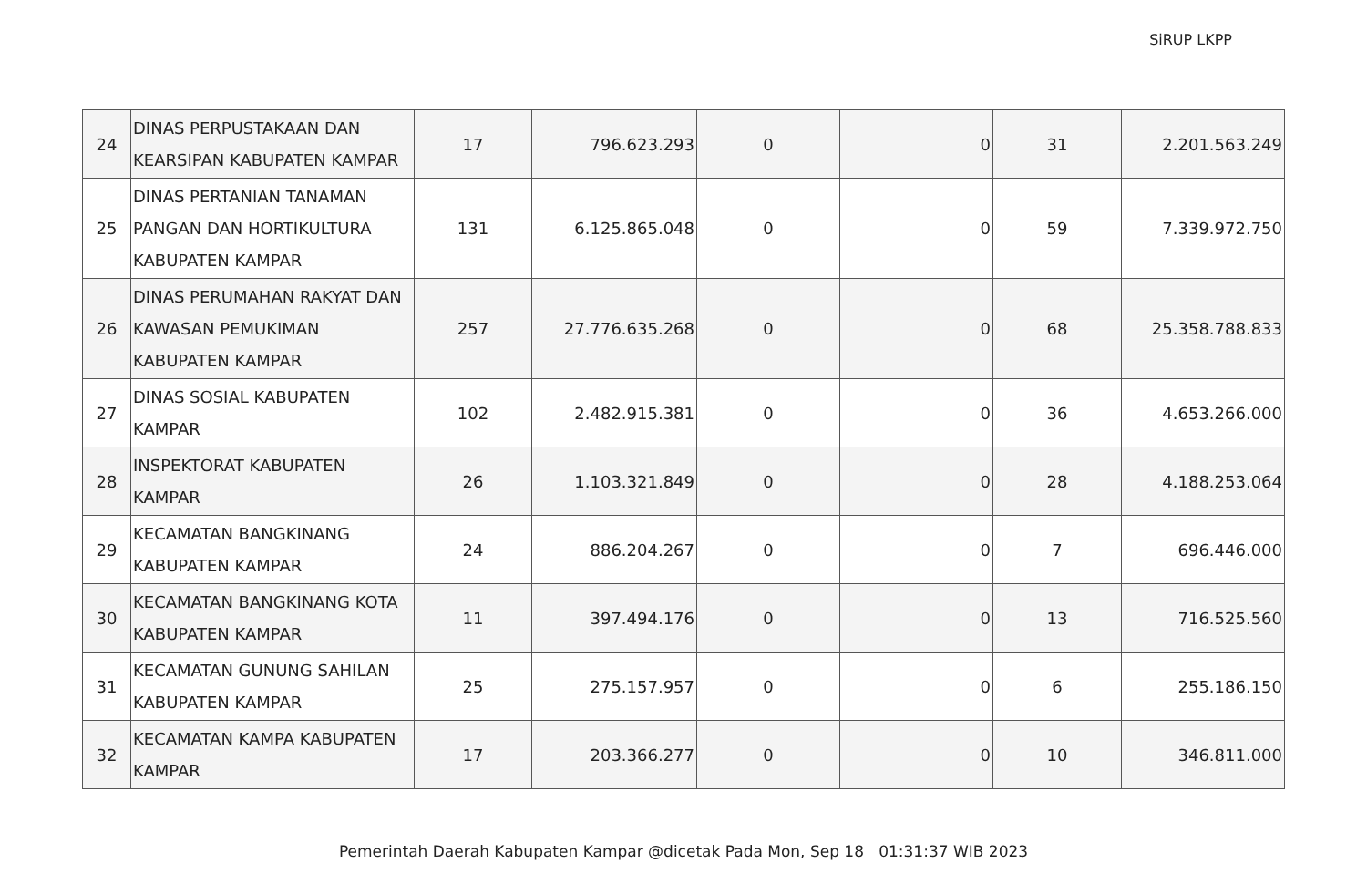SiRUP LKPP
| 24 | DINAS PERPUSTAKAAN DAN KEARSIPAN KABUPATEN KAMPAR | 17 | 796.623.293 | 0 | 0 | 31 | 2.201.563.249 |
| 25 | DINAS PERTANIAN TANAMAN PANGAN DAN HORTIKULTURA KABUPATEN KAMPAR | 131 | 6.125.865.048 | 0 | 0 | 59 | 7.339.972.750 |
| 26 | DINAS PERUMAHAN RAKYAT DAN KAWASAN PEMUKIMAN KABUPATEN KAMPAR | 257 | 27.776.635.268 | 0 | 0 | 68 | 25.358.788.833 |
| 27 | DINAS SOSIAL KABUPATEN KAMPAR | 102 | 2.482.915.381 | 0 | 0 | 36 | 4.653.266.000 |
| 28 | INSPEKTORAT KABUPATEN KAMPAR | 26 | 1.103.321.849 | 0 | 0 | 28 | 4.188.253.064 |
| 29 | KECAMATAN BANGKINANG KABUPATEN KAMPAR | 24 | 886.204.267 | 0 | 0 | 7 | 696.446.000 |
| 30 | KECAMATAN BANGKINANG KOTA KABUPATEN KAMPAR | 11 | 397.494.176 | 0 | 0 | 13 | 716.525.560 |
| 31 | KECAMATAN GUNUNG SAHILAN KABUPATEN KAMPAR | 25 | 275.157.957 | 0 | 0 | 6 | 255.186.150 |
| 32 | KECAMATAN KAMPA KABUPATEN KAMPAR | 17 | 203.366.277 | 0 | 0 | 10 | 346.811.000 |
Pemerintah Daerah Kabupaten Kampar @dicetak Pada Mon, Sep 18 01:31:37 WIB 2023